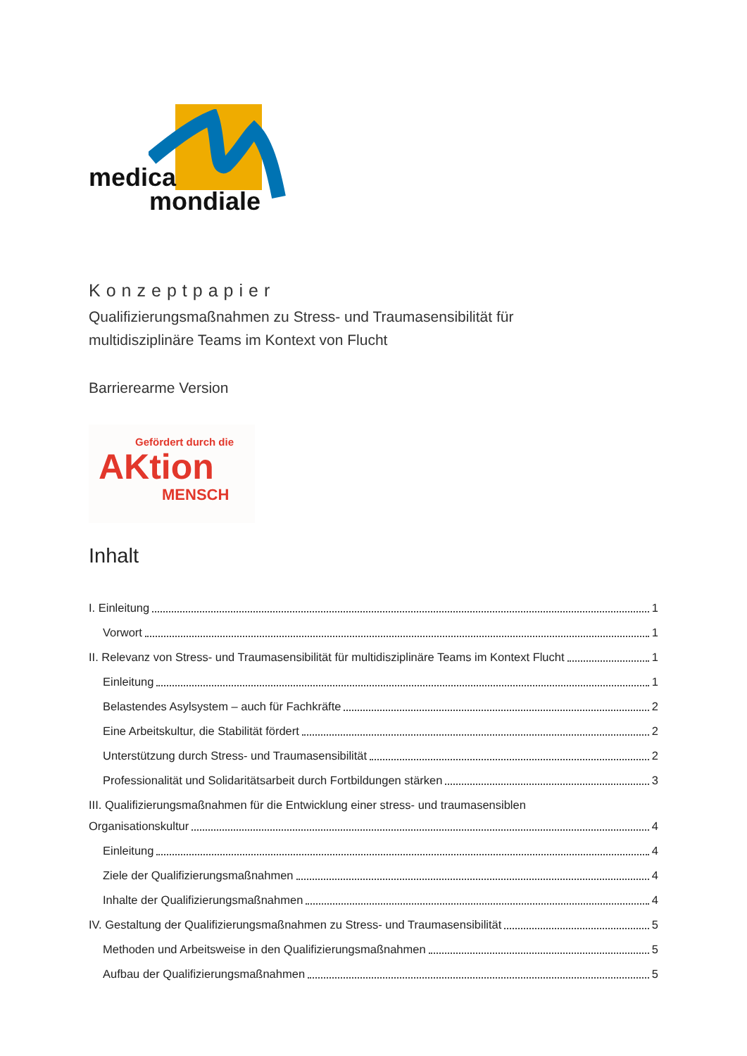medica
mondiale
Konzeptpapier
Qualifizierungsmaßnahmen zu Stress- und Traumasensibilität für
multidisziplinäre Teams im Kontext von Flucht
Barrierearme Version
Gefördert durch die
AKtion
MENSCH
Inhalt
I. Einleitung 1
Vorwort 1
II. Relevanz von Stress- und Traumasensibilität für multidisziplinäre Teams im Kontext Flucht 1
Einleitung 1
Belastendes Asylsystem – auch für Fachkräfte 2
Eine Arbeitskultur, die Stabilität fördert 2
Unterstützung durch Stress- und Traumasensibilität 2
Professionalität und Solidaritätsarbeit durch Fortbildungen stärken 3
III. Qualifizierungsmaßnahmen für die Entwicklung einer stress- und traumasensiblen
Organisationskultur 4
Einleitung 4
Ziele der Qualifizierungsmaßnahmen 4
Inhalte der Qualifizierungsmaßnahmen 4
IV. Gestaltung der Qualifizierungsmaßnahmen zu Stress- und Traumasensibilität 5
Methoden und Arbeitsweise in den Qualifizierungsmaßnahmen 5
Aufbau der Qualifizierungsmaßnahmen 5